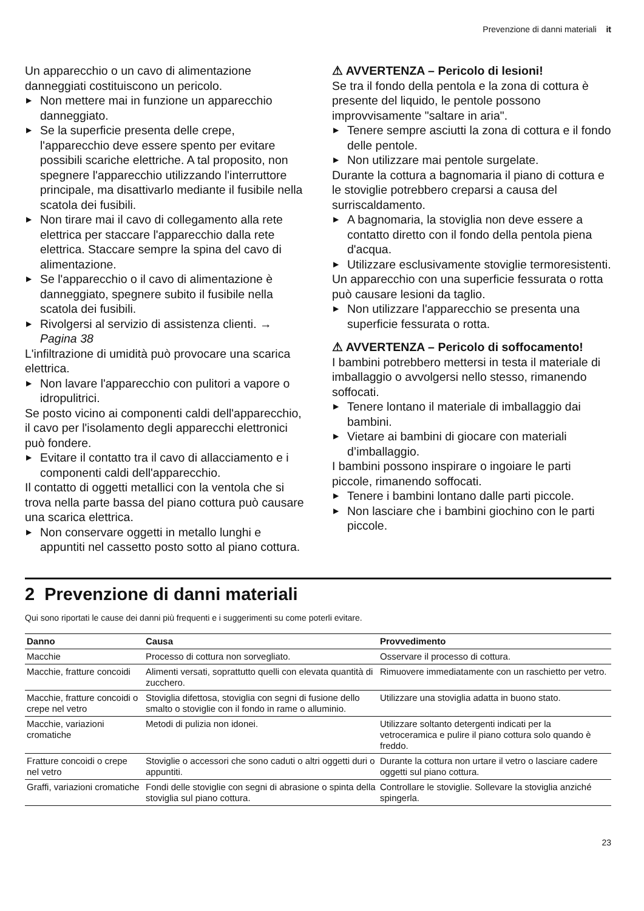Prevenzione di danni materiali it
Un apparecchio o un cavo di alimentazione danneggiati costituiscono un pericolo.
▶ Non mettere mai in funzione un apparecchio danneggiato.
▶ Se la superficie presenta delle crepe, l'apparecchio deve essere spento per evitare possibili scariche elettriche. A tal proposito, non spegnere l'apparecchio utilizzando l'interruttore principale, ma disattivarlo mediante il fusibile nella scatola dei fusibili.
▶ Non tirare mai il cavo di collegamento alla rete elettrica per staccare l'apparecchio dalla rete elettrica. Staccare sempre la spina del cavo di alimentazione.
▶ Se l'apparecchio o il cavo di alimentazione è danneggiato, spegnere subito il fusibile nella scatola dei fusibili.
▶ Rivolgersi al servizio di assistenza clienti. → Pagina 38
L'infiltrazione di umidità può provocare una scarica elettrica.
▶ Non lavare l'apparecchio con pulitori a vapore o idropulitrici.
Se posto vicino ai componenti caldi dell'apparecchio, il cavo per l'isolamento degli apparecchi elettronici può fondere.
▶ Evitare il contatto tra il cavo di allacciamento e i componenti caldi dell'apparecchio.
Il contatto di oggetti metallici con la ventola che si trova nella parte bassa del piano cottura può causare una scarica elettrica.
▶ Non conservare oggetti in metallo lunghi e appuntiti nel cassetto posto sotto al piano cottura.
⚠ AVVERTENZA – Pericolo di lesioni!
Se tra il fondo della pentola e la zona di cottura è presente del liquido, le pentole possono improvvisamente "saltare in aria".
▶ Tenere sempre asciutti la zona di cottura e il fondo delle pentole.
▶ Non utilizzare mai pentole surgelate.
Durante la cottura a bagnomaria il piano di cottura e le stoviglie potrebbero creparsi a causa del surriscaldamento.
▶ A bagnomaria, la stoviglia non deve essere a contatto diretto con il fondo della pentola piena d'acqua.
▶ Utilizzare esclusivamente stoviglie termoresistenti.
Un apparecchio con una superficie fessurata o rotta può causare lesioni da taglio.
▶ Non utilizzare l'apparecchio se presenta una superficie fessurata o rotta.
⚠ AVVERTENZA – Pericolo di soffocamento!
I bambini potrebbero mettersi in testa il materiale di imballaggio o avvolgersi nello stesso, rimanendo soffocati.
▶ Tenere lontano il materiale di imballaggio dai bambini.
▶ Vietare ai bambini di giocare con materiali d’imballaggio.
I bambini possono inspirare o ingoiare le parti piccole, rimanendo soffocati.
▶ Tenere i bambini lontano dalle parti piccole.
▶ Non lasciare che i bambini giochino con le parti piccole.
2 Prevenzione di danni materiali
Qui sono riportati le cause dei danni più frequenti e i suggerimenti su come poterli evitare.
| Danno | Causa | Provvedimento |
| --- | --- | --- |
| Macchie | Processo di cottura non sorvegliato. | Osservare il processo di cottura. |
| Macchie, fratture concoidi | Alimenti versati, soprattutto quelli con elevata quantità di zucchero. | Rimuovere immediatamente con un raschietto per vetro. |
| Macchie, fratture concoidi o crepe nel vetro | Stoviglia difettosa, stoviglia con segni di fusione dello smalto o stoviglie con il fondo in rame o alluminio. | Utilizzare una stoviglia adatta in buono stato. |
| Macchie, variazioni cromatiche | Metodi di pulizia non idonei. | Utilizzare soltanto detergenti indicati per la vetroceramica e pulire il piano cottura solo quando è freddo. |
| Fratture concoidi o crepe nel vetro | Stoviglie o accessori che sono caduti o altri oggetti duri o appuntiti. | Durante la cottura non urtare il vetro o lasciare cadere oggetti sul piano cottura. |
| Graffi, variazioni cromatiche | Fondi delle stoviglie con segni di abrasione o spinta della stoviglia sul piano cottura. | Controllare le stoviglie. Sollevare la stoviglia anziché spingerla. |
23